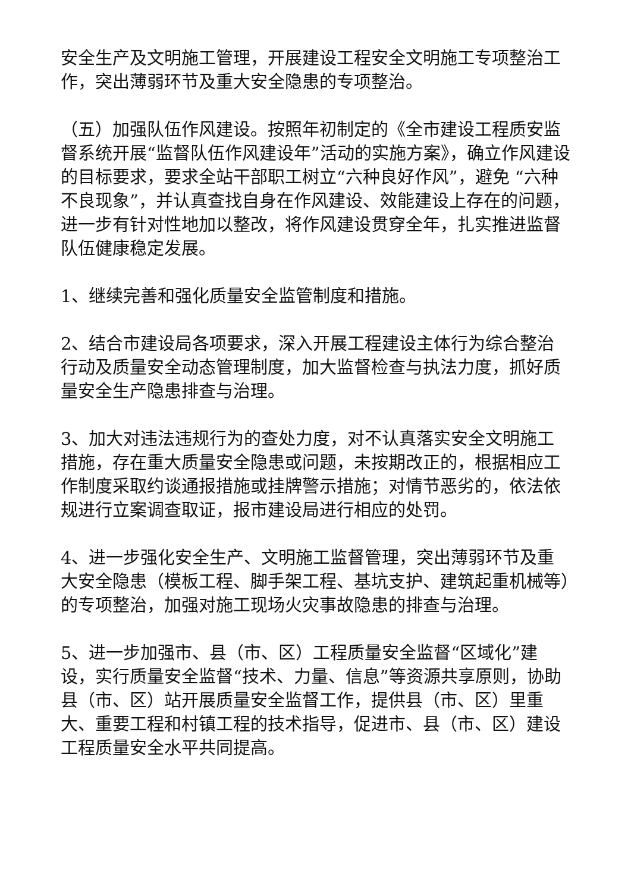安全生产及文明施工管理，开展建设工程安全文明施工专项整治工作，突出薄弱环节及重大安全隐患的专项整治。
（五）加强队伍作风建设。按照年初制定的《全市建设工程质安监督系统开展“监督队伍作风建设年”活动的实施方案》，确立作风建设的目标要求，要求全站干部职工树立“六种良好作风”，避免 “六种不良现象”，并认真查找自身在作风建设、效能建设上存在的问题，进一步有针对性地加以整改，将作风建设贯穿全年，扎实推进监督队伍健康稳定发展。
1、继续完善和强化质量安全监管制度和措施。
2、结合市建设局各项要求，深入开展工程建设主体行为综合整治行动及质量安全动态管理制度，加大监督检查与执法力度，抓好质量安全生产隐患排查与治理。
3、加大对违法违规行为的查处力度，对不认真落实安全文明施工措施，存在重大质量安全隐患或问题，未按期改正的，根据相应工作制度采取约谈通报措施或挂牌警示措施；对情节恶劣的，依法依规进行立案调查取证，报市建设局进行相应的处罚。
4、进一步强化安全生产、文明施工监督管理，突出薄弱环节及重大安全隐患（模板工程、脚手架工程、基坑支护、建筑起重机械等）的专项整治，加强对施工现场火灾事故隐患的排查与治理。
5、进一步加强市、县（市、区）工程质量安全监督“区域化”建设，实行质量安全监督“技术、力量、信息”等资源共享原则，协助县（市、区）站开展质量安全监督工作，提供县（市、区）里重大、重要工程和村镇工程的技术指导，促进市、县（市、区）建设工程质量安全水平共同提高。